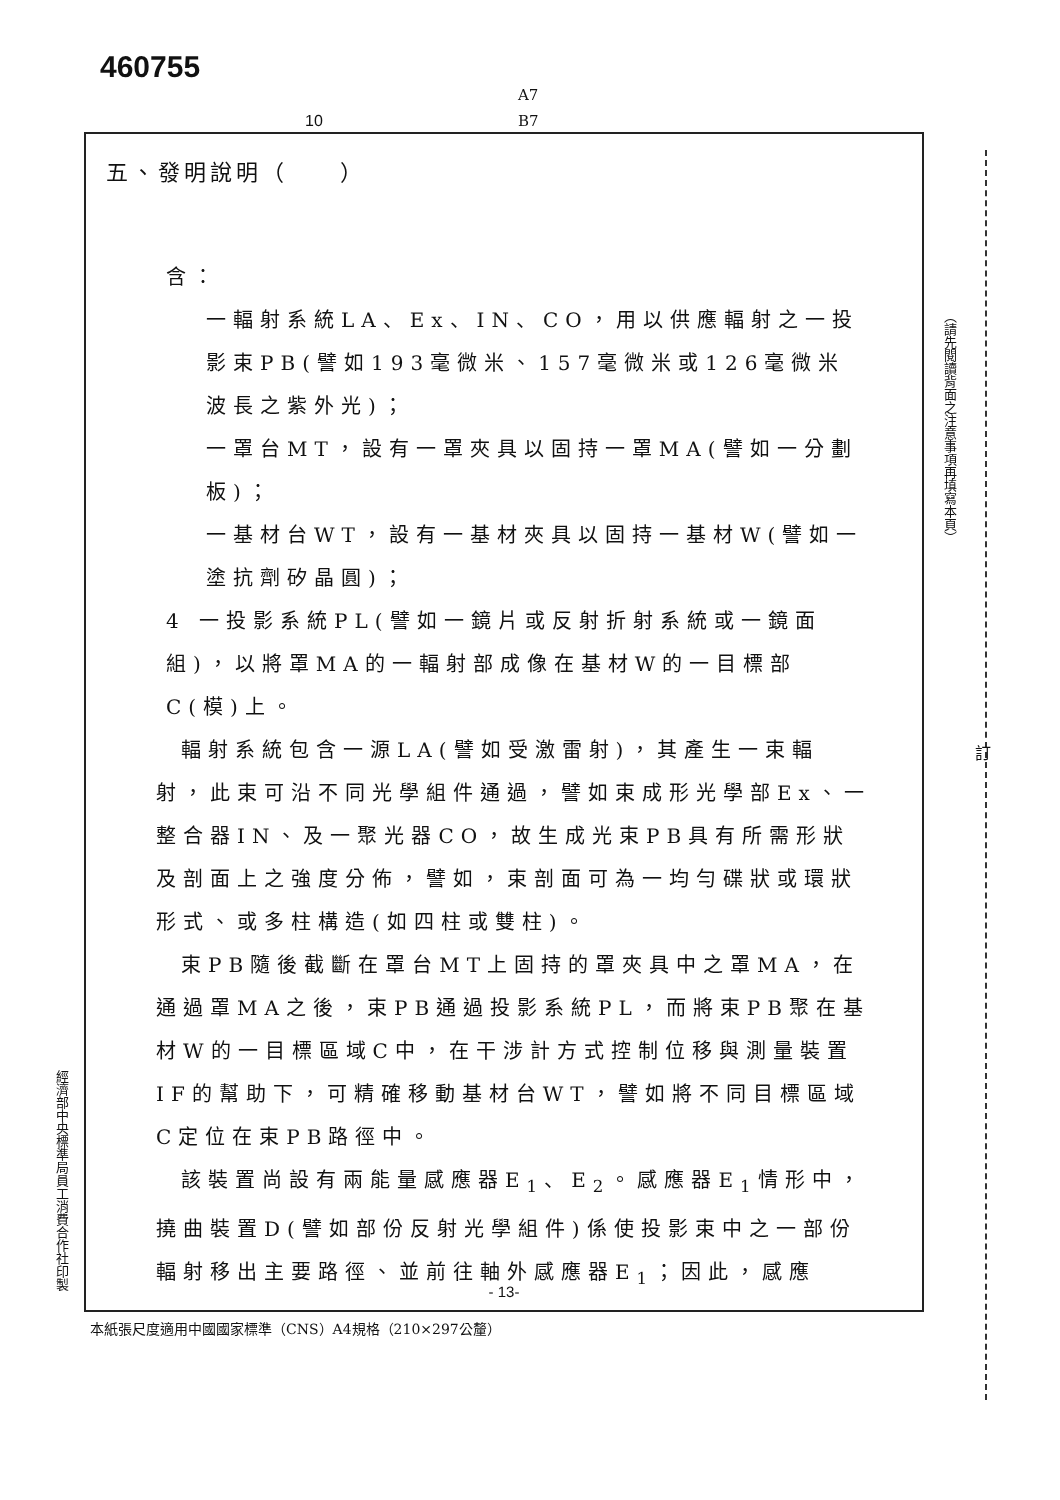460755
A7
B7
10
五、發明說明（　　）
含：
一輻射系統LA、Ex、IN、CO，用以供應輻射之一投影束PB(譬如193毫微米、157毫微米或126毫微米波長之紫外光)；
一罩台MT，設有一罩夾具以固持一罩MA(譬如一分劃板)；
一基材台WT，設有一基材夾具以固持一基材W(譬如一塗抗劑矽晶圓)；
4 一投影系統PL(譬如一鏡片或反射折射系統或一鏡面組)，以將罩MA的一輻射部成像在基材W的一目標部C(模)上。
輻射系統包含一源LA(譬如受激雷射)，其產生一束輻射，此束可沿不同光學組件通過，譬如束成形光學部Ex、一整合器IN、及一聚光器CO，故生成光束PB具有所需形狀及剖面上之強度分佈，譬如，束剖面可為一均勻碟狀或環狀形式、或多柱構造(如四柱或雙柱)。
束PB隨後截斷在罩台MT上固持的罩夾具中之罩MA，在通過罩MA之後，束PB通過投影系統PL，而將束PB聚在基材W的一目標區域C中，在干涉計方式控制位移與測量裝置IF的幫助下，可精確移動基材台WT，譬如將不同目標區域C定位在束PB路徑中。
該裝置尚設有兩能量感應器E<sub>1</sub>、E<sub>2</sub>。感應器E<sub>1</sub>情形中，撓曲裝置D(譬如部份反射光學組件)係使投影束中之一部份輻射移出主要路徑、並前往軸外感應器E<sub>1</sub>；因此，感應
- 13-
本紙張尺度適用中國國家標準（CNS）A4規格（210×297公釐）
（請先閱讀背面之注意事項再填寫本頁）
經濟部中央標準局員工消費合作社印製
訂